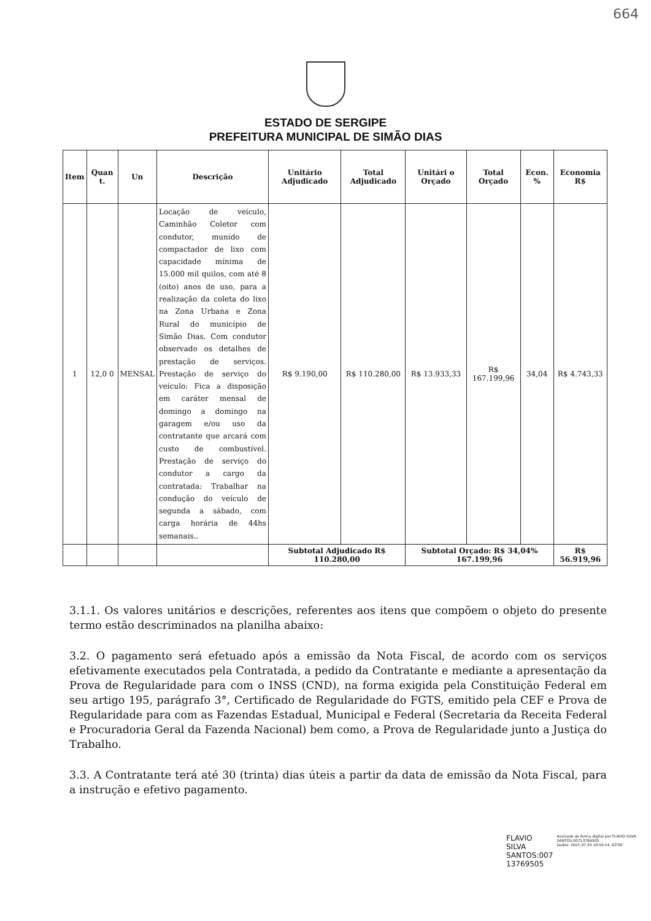664
ESTADO DE SERGIPE
PREFEITURA MUNICIPAL DE SIMÃO DIAS
| Item | Quan t. | Un | Descrição | Unitário Adjudicado | Total Adjudicado | Unitári o Orçado | Total Orçado | Econ. % | Economia R$ |
| --- | --- | --- | --- | --- | --- | --- | --- | --- | --- |
| 1 | 12,0 0 | MENSAL | Locação de veículo, Caminhão Coletor com condutor, munido de compactador de lixo com capacidade mínima de 15.000 mil quilos, com até 8 (oito) anos de uso, para a realização da coleta do lixo na Zona Urbana e Zona Rural do município de Simão Dias. Com condutor observado os detalhes de prestação de serviços. Prestação de serviço do veículo: Fica a disposição em caráter mensal de domingo a domingo na garagem e/ou uso da contratante que arcará com custo de combustível. Prestação de serviço do condutor a cargo da contratada: Trabalhar na condução do veículo de segunda a sábado, com carga horária de 44hs semanais.. | R$ 9.190,00 | R$ 110.280,00 | R$ 13.933,33 | R$ 167.199,96 | 34,04 | R$ 4.743,33 |
| | | | | Subtotal Adjudicado R$ 110.280,00 | | Subtotal Orçado: R$ 34,04% 167.199,96 | | | R$ 56.919,96 |
3.1.1. Os valores unitários e descrições, referentes aos itens que compõem o objeto do presente termo estão descriminados na planilha abaixo:
3.2. O pagamento será efetuado após a emissão da Nota Fiscal, de acordo com os serviços efetivamente executados pela Contratada, a pedido da Contratante e mediante a apresentação da Prova de Regularidade para com o INSS (CND), na forma exigida pela Constituição Federal em seu artigo 195, parágrafo 3°, Certificado de Regularidade do FGTS, emitido pela CEF e Prova de Regularidade para com as Fazendas Estadual, Municipal e Federal (Secretaria da Receita Federal e Procuradoria Geral da Fazenda Nacional) bem como, a Prova de Regularidade junto a Justiça do Trabalho.
3.3. A Contratante terá até 30 (trinta) dias úteis a partir da data de emissão da Nota Fiscal, para a instrução e efetivo pagamento.
FLAVIO SILVA
SANTOS:007
13769505
Assinado de forma digital por FLAVIO SILVA SANTOS:00713769505
Dados: 2021.07.25 10:50:14 -03'00'